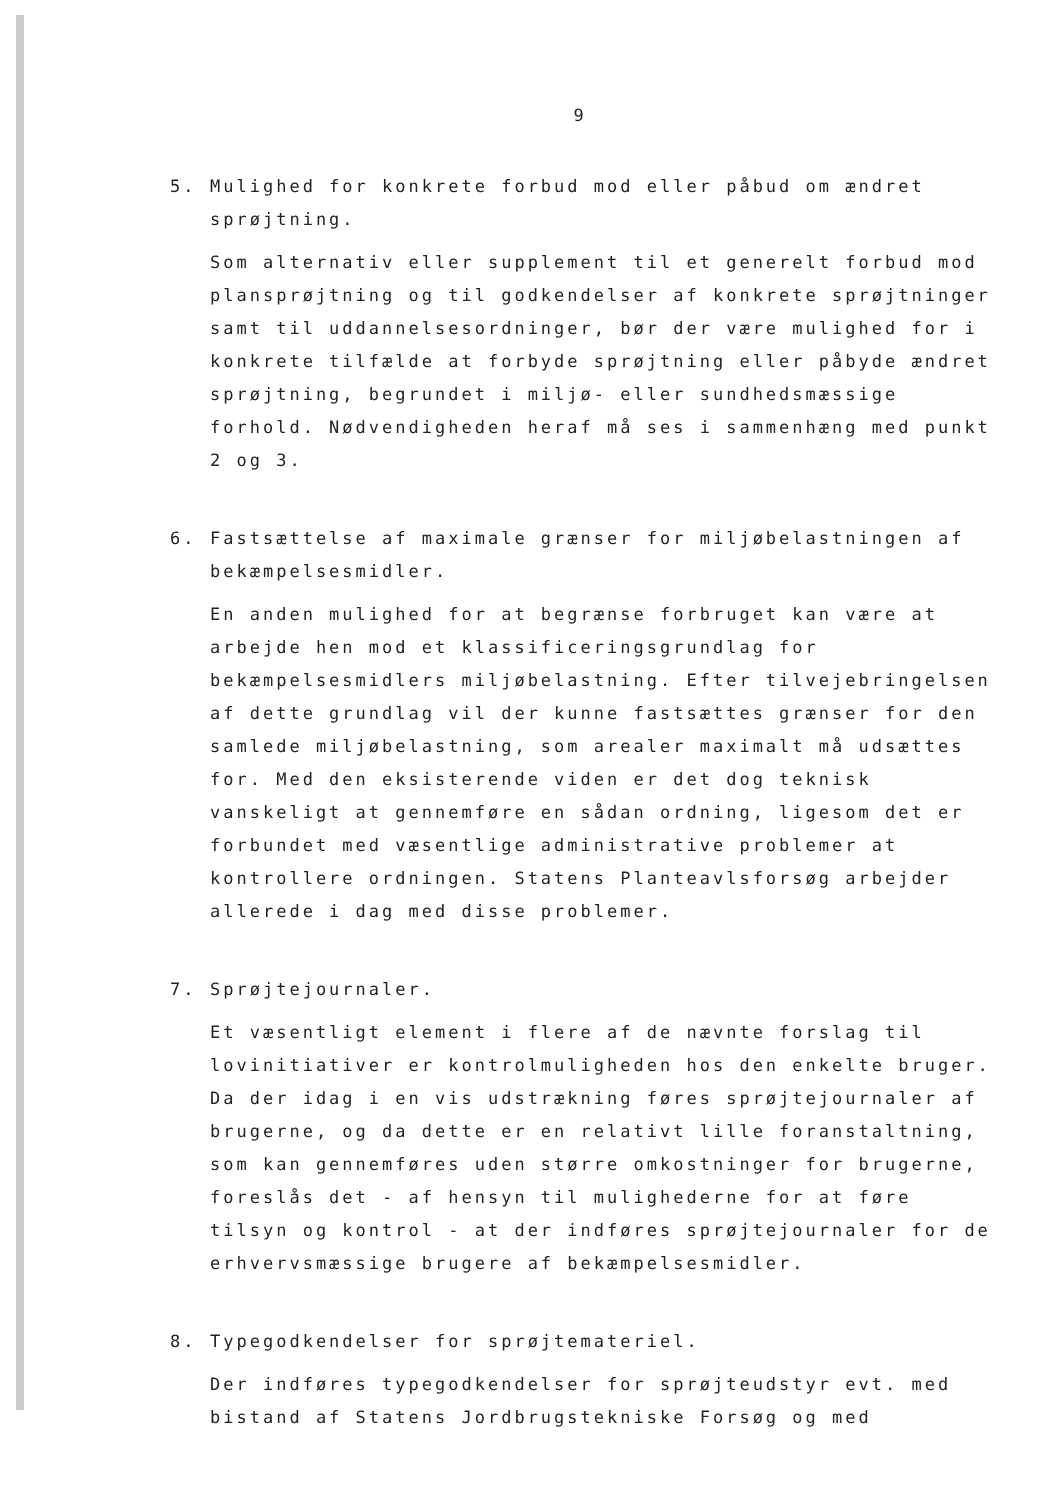9
5. Mulighed for konkrete forbud mod eller påbud om ændret sprøjtning.
Som alternativ eller supplement til et generelt forbud mod plansprøjtning og til godkendelser af konkrete sprøjtninger samt til uddannelsesordninger, bør der være mulighed for i konkrete tilfælde at forbyde sprøjtning eller påbyde ændret sprøjtning, begrundet i miljø- eller sundhedsmæssige forhold. Nødvendigheden heraf må ses i sammenhæng med punkt 2 og 3.
6. Fastsættelse af maximale grænser for miljøbelastningen af bekæmpelsesmidler.
En anden mulighed for at begrænse forbruget kan være at arbejde hen mod et klassificeringsgrundlag for bekæmpelsesmidlers miljøbelastning. Efter tilvejebringelsen af dette grundlag vil der kunne fastsættes grænser for den samlede miljøbelastning, som arealer maximalt må udsættes for. Med den eksisterende viden er det dog teknisk vanskeligt at gennemføre en sådan ordning, ligesom det er forbundet med væsentlige administrative problemer at kontrollere ordningen. Statens Planteavlsforsøg arbejder allerede i dag med disse problemer.
7. Sprøjtejournaler.
Et væsentligt element i flere af de nævnte forslag til lovinitiativer er kontrolmuligheden hos den enkelte bruger. Da der idag i en vis udstrækning føres sprøjtejournaler af brugerne, og da dette er en relativt lille foranstaltning, som kan gennemføres uden større omkostninger for brugerne, foreslås det - af hensyn til mulighederne for at føre tilsyn og kontrol - at der indføres sprøjtejournaler for de erhvervsmæssige brugere af bekæmpelsesmidler.
8. Typegodkendelser for sprøjtemateriel.
Der indføres typegodkendelser for sprøjteudstyr evt. med bistand af Statens Jordbrugstekniske Forsøg og med